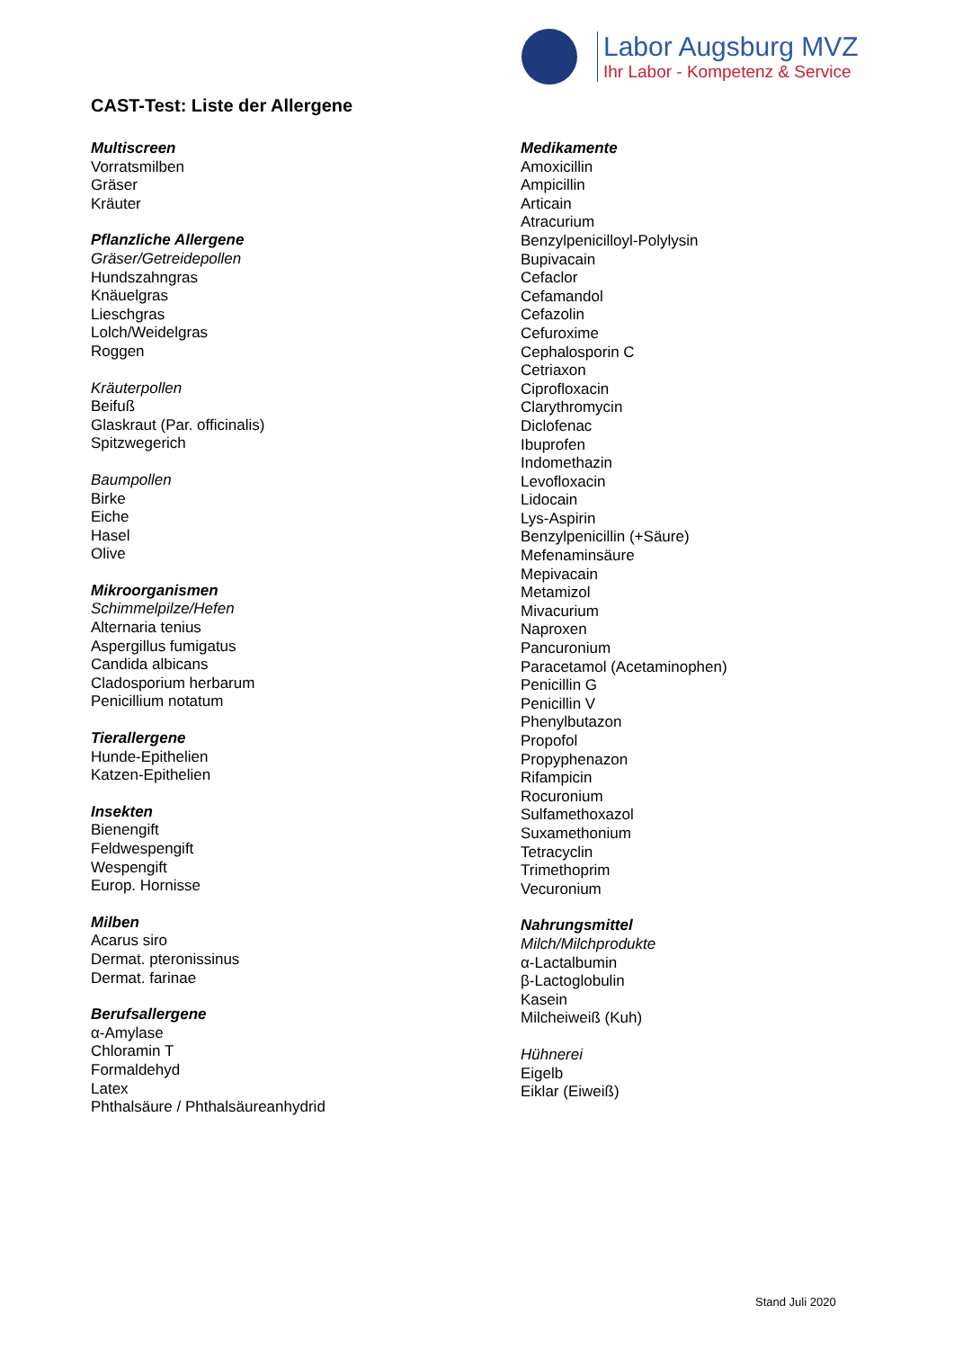Labor Augsburg MVZ
Ihr Labor - Kompetenz & Service
CAST-Test: Liste der Allergene
Multiscreen
Vorratsmilben
Gräser
Kräuter
Pflanzliche Allergene
Gräser/Getreidepollen
Hundszahngras
Knäuelgras
Lieschgras
Lolch/Weidelgras
Roggen
Kräuterpollen
Beifuß
Glaskraut (Par. officinalis)
Spitzwegerich
Baumpollen
Birke
Eiche
Hasel
Olive
Mikroorganismen
Schimmelpilze/Hefen
Alternaria tenius
Aspergillus fumigatus
Candida albicans
Cladosporium herbarum
Penicillium notatum
Tierallergene
Hunde-Epithelien
Katzen-Epithelien
Insekten
Bienengift
Feldwespengift
Wespengift
Europ. Hornisse
Milben
Acarus siro
Dermat. pteronissinus
Dermat. farinae
Berufsallergene
α-Amylase
Chloramin T
Formaldehyd
Latex
Phthalsäure / Phthalsäureanhydrid
Medikamente
Amoxicillin
Ampicillin
Articain
Atracurium
Benzylpenicilloyl-Polylysin
Bupivacain
Cefaclor
Cefamandol
Cefazolin
Cefuroxime
Cephalosporin C
Cetriaxon
Ciprofloxacin
Clarythromycin
Diclofenac
Ibuprofen
Indomethazin
Levofloxacin
Lidocain
Lys-Aspirin
Benzylpenicillin (+Säure)
Mefenaminsäure
Mepivacain
Metamizol
Mivacurium
Naproxen
Pancuronium
Paracetamol (Acetaminophen)
Penicillin G
Penicillin V
Phenylbutazon
Propofol
Propyphenazon
Rifampicin
Rocuronium
Sulfamethoxazol
Suxamethonium
Tetracyclin
Trimethoprim
Vecuronium
Nahrungsmittel
Milch/Milchprodukte
α-Lactalbumin
β-Lactoglobulin
Kasein
Milcheiweiß (Kuh)
Hühnerei
Eigelb
Eiklar (Eiweiß)
Stand Juli 2020